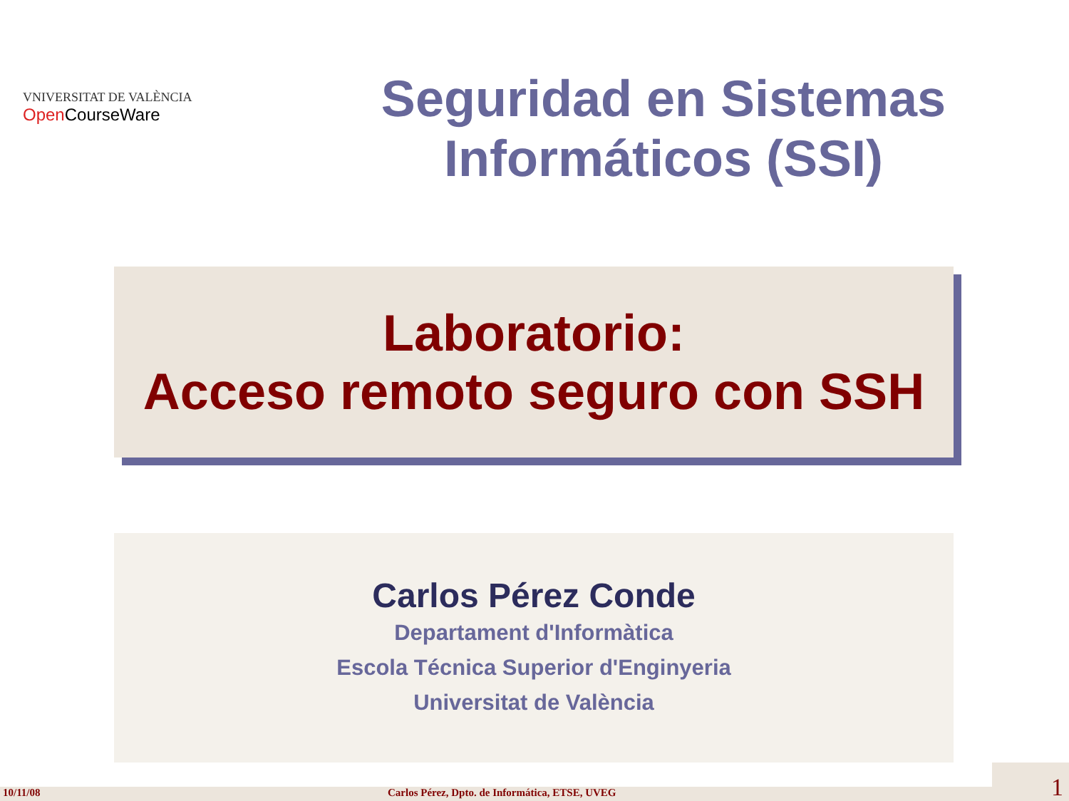VNIVERSITAT DE VALÈNCIA
Open CourseWare
Seguridad en Sistemas
Informáticos (SSI)
Laboratorio:
Acceso remoto seguro con SSH
Carlos Pérez Conde
Departament d'Informàtica
Escola Técnica Superior d'Enginyeria
Universitat de València
10/11/08 Carlos Pérez, Dpto. de Informática, ETSE, UVEG
1